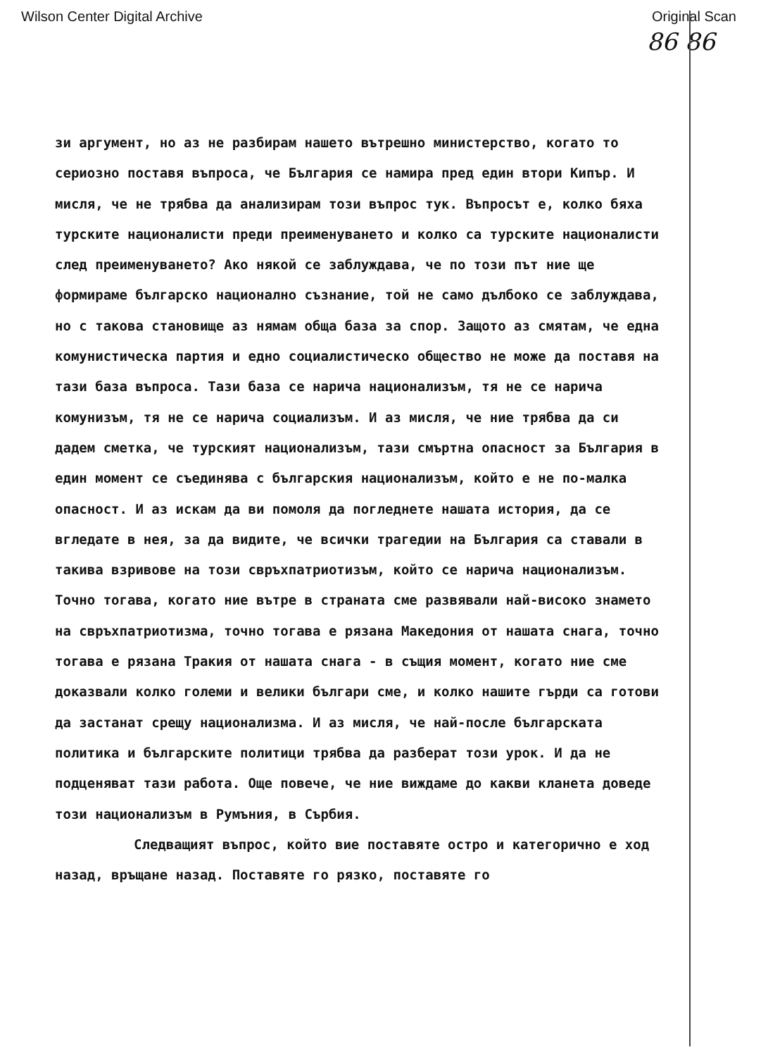Wilson Center Digital Archive Original Scan
86 86
зи аргумент, но аз не разбирам нашето вътрешно министерство, когато то сериозно поставя въпроса, че България се намира пред един втори Кипър. И мисля, че не трябва да анализирам този въпрос тук. Въпросът е, колко бяха турските националисти преди преименуването и колко са турските националисти след преименуването? Ако някой се заблуждава, че по този път ние ще формираме българско национално съзнание, той не само дълбоко се заблуждава, но с такова становище аз нямам обща база за спор. Защото аз смятам, че една комунистическа партия и едно социалистическо общество не може да поставя на тази база въпроса. Тази база се нарича национализъм, тя не се нарича комунизъм, тя не се нарича социализъм. И аз мисля, че ние трябва да си дадем сметка, че турският национализъм, тази смъртна опасност за България в един момент се съединява с българския национализъм, който е не по-малка опасност. И аз искам да ви помоля да погледнете нашата история, да се вгледате в нея, за да видите, че всички трагедии на България са ставали в такива взривове на този свръхпатриотизъм, който се нарича национализъм. Точно тогава, когато ние вътре в страната сме развявали най-високо знамето на свръхпатриотизма, точно тогава е рязана Македония от нашата снага, точно тогава е рязана Тракия от нашата снага - в същия момент, когато ние сме доказвали колко големи и велики българи сме, и колко нашите гърди са готови да застанат срещу национализма. И аз мисля, че най-после българската политика и българските политици трябва да разберат този урок. И да не подценяват тази работа. Още повече, че ние виждаме до какви кланета доведе този национализъм в Румъния, в Сърбия.
Следващият въпрос, който вие поставяте остро и категорично е ход назад, връщане назад. Поставяте го рязко, поставяте го